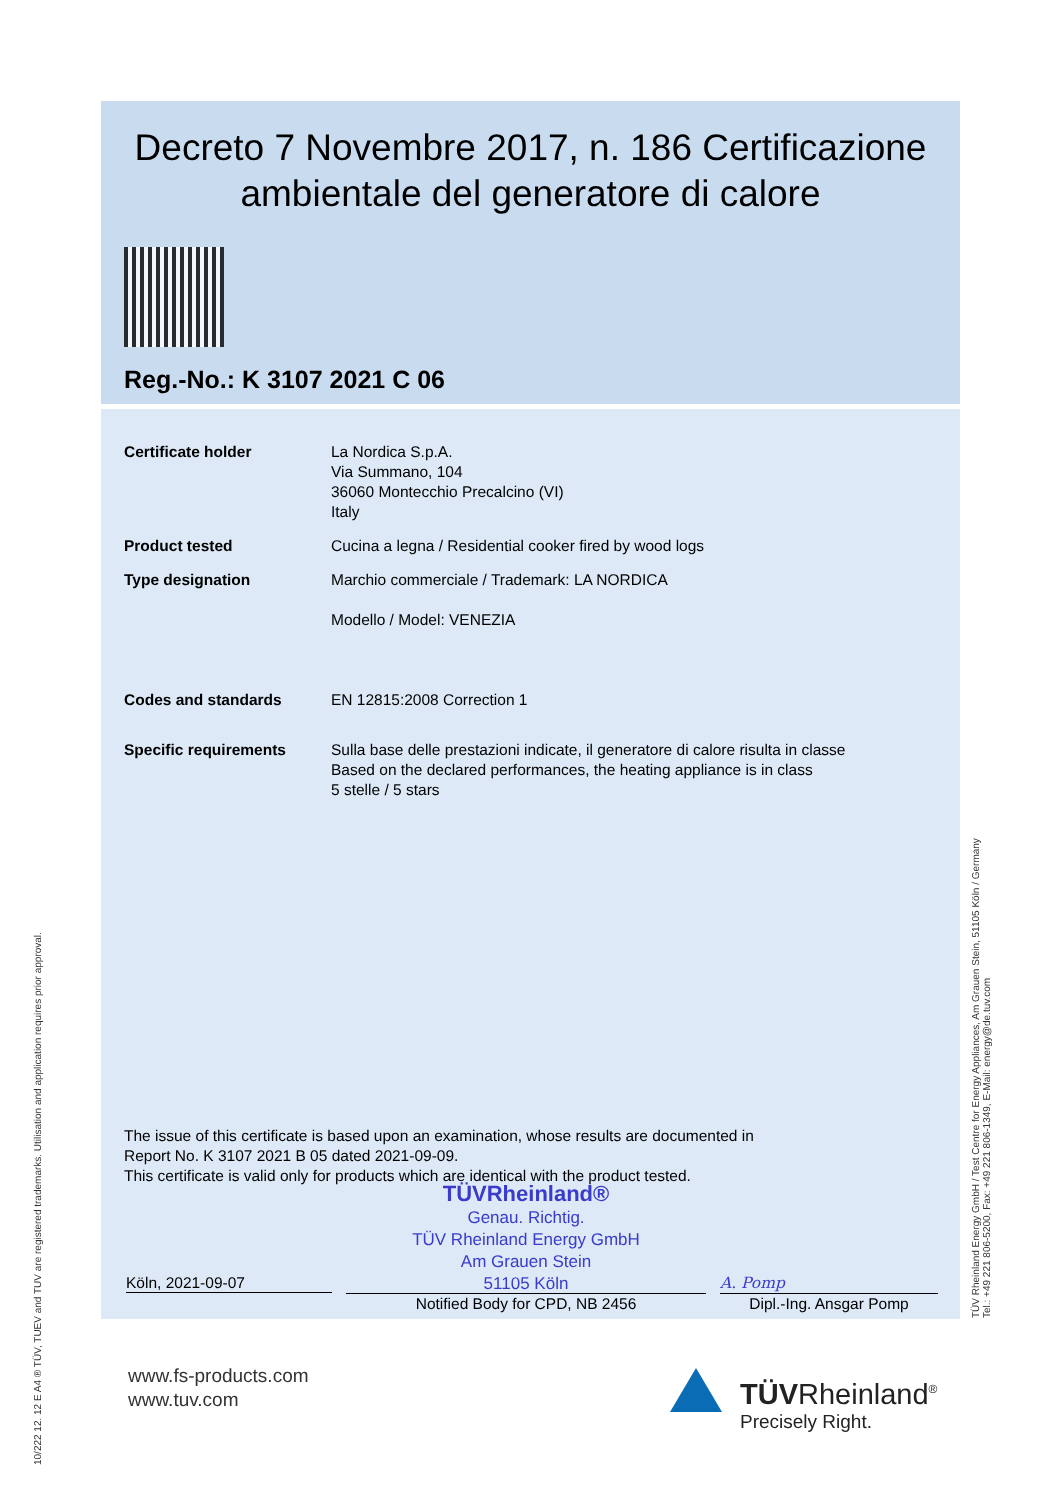Decreto 7 Novembre 2017, n. 186 Certificazione ambientale del generatore di calore
Reg.-No.: K 3107 2021 C 06
Certificate holder La Nordica S.p.A.
Via Summano, 104
36060 Montecchio Precalcino (VI)
Italy
Product tested Cucina a legna / Residential cooker fired by wood logs
Type designation Marchio commerciale / Trademark: LA NORDICA
Modello / Model: VENEZIA
Codes and standards EN 12815:2008 Correction 1
Specific requirements Sulla base delle prestazioni indicate, il generatore di calore risulta in classe
Based on the declared performances, the heating appliance is in class
5 stelle / 5 stars
The issue of this certificate is based upon an examination, whose results are documented in
Report No. K 3107 2021 B 05 dated 2021-09-09.
This certificate is valid only for products which are identical with the product tested.
TÜVRheinland®
Genau. Richtig.
TÜV Rheinland Energy GmbH
Am Grauen Stein
51105 Köln
Köln, 2021-09-07 A. Pomp
Notified Body for CPD, NB 2456 Dipl.-Ing. Ansgar Pomp
www.fs-products.com
www.tuv.com
TÜVRheinland<sup>®</sup>
Precisely Right.
10/222 12. 12 E A4 ® TÜV, TUEV and TUV are registered trademarks. Utilisation and application requires prior approval.
TÜV Rheinland Energy GmbH / Test Centre for Energy Appliances, Am Grauen Stein, 51105 Köln / Germany
Tel.: +49 221 806-5200, Fax: +49 221 806-1349, E-Mail: energy@de.tuv.com